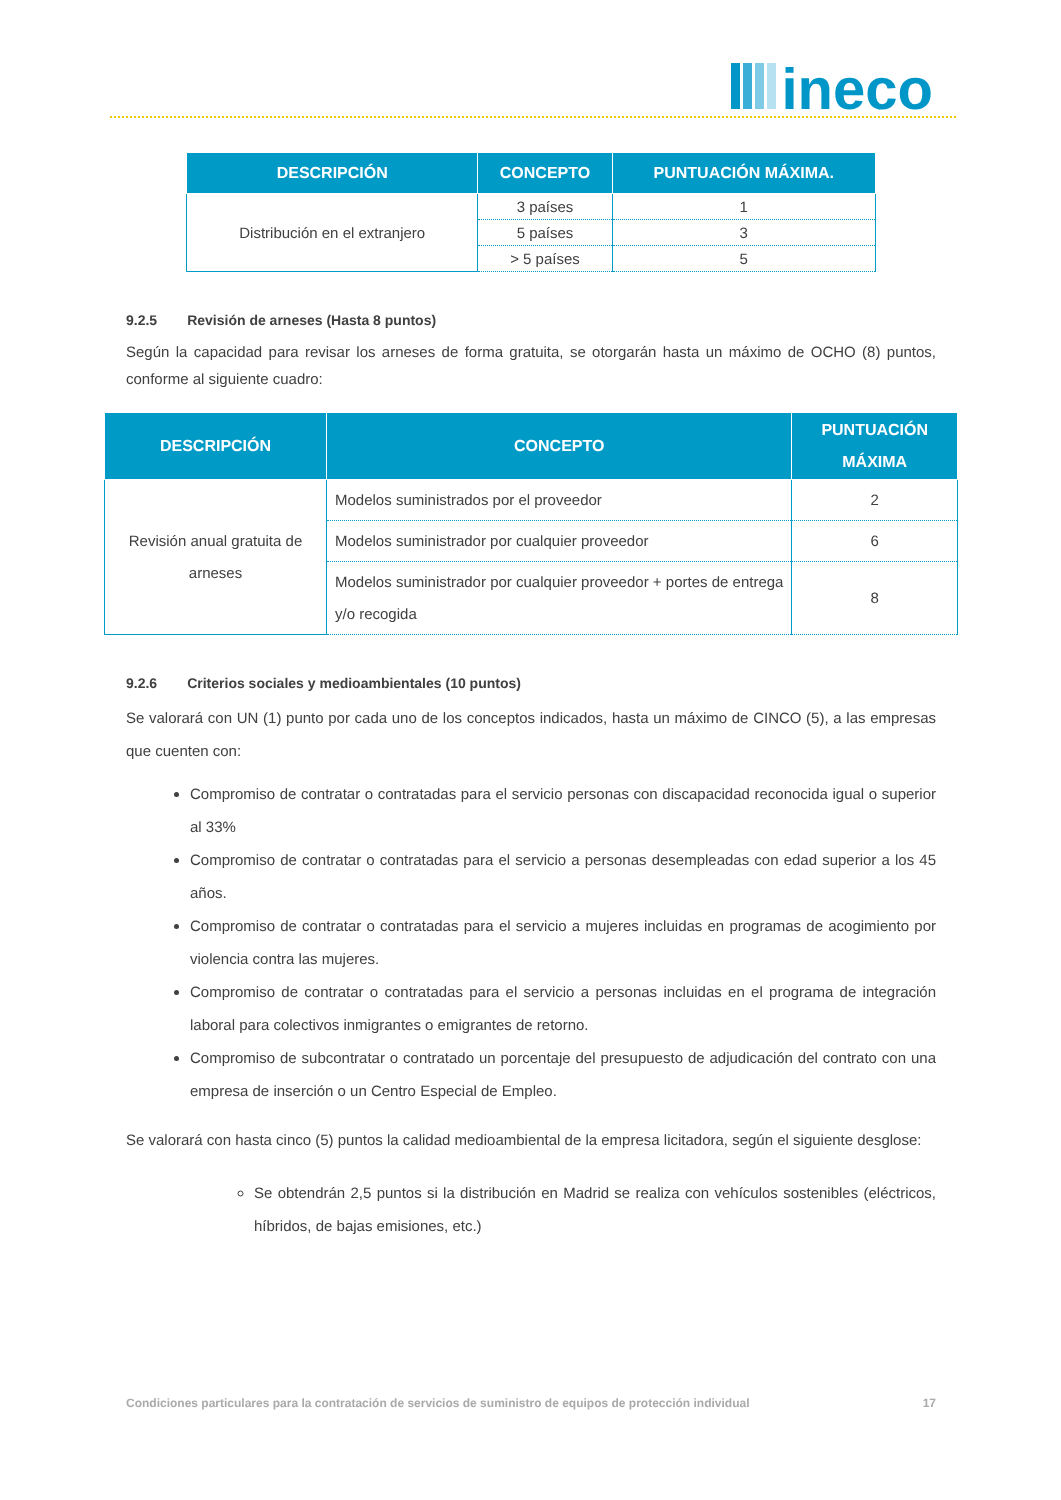ineco
| DESCRIPCIÓN | CONCEPTO | PUNTUACIÓN MÁXIMA. |
| --- | --- | --- |
| Distribución en el extranjero | 3 países | 1 |
| | 5 países | 3 |
| | > 5 países | 5 |
9.2.5 Revisión de arneses (Hasta 8 puntos)
Según la capacidad para revisar los arneses de forma gratuita, se otorgarán hasta un máximo de OCHO (8) puntos, conforme al siguiente cuadro:
| DESCRIPCIÓN | CONCEPTO | PUNTUACIÓN MÁXIMA |
| --- | --- | --- |
| Revisión anual gratuita de arneses | Modelos suministrados por el proveedor | 2 |
| | Modelos suministrador por cualquier proveedor | 6 |
| | Modelos suministrador por cualquier proveedor + portes de entrega y/o recogida | 8 |
9.2.6 Criterios sociales y medioambientales (10 puntos)
Se valorará con UN (1) punto por cada uno de los conceptos indicados, hasta un máximo de CINCO (5), a las empresas que cuenten con:
Compromiso de contratar o contratadas para el servicio personas con discapacidad reconocida igual o superior al 33%
Compromiso de contratar o contratadas para el servicio a personas desempleadas con edad superior a los 45 años.
Compromiso de contratar o contratadas para el servicio a mujeres incluidas en programas de acogimiento por violencia contra las mujeres.
Compromiso de contratar o contratadas para el servicio a personas incluidas en el programa de integración laboral para colectivos inmigrantes o emigrantes de retorno.
Compromiso de subcontratar o contratado un porcentaje del presupuesto de adjudicación del contrato con una empresa de inserción o un Centro Especial de Empleo.
Se valorará con hasta cinco (5) puntos la calidad medioambiental de la empresa licitadora, según el siguiente desglose:
Se obtendrán 2,5 puntos si la distribución en Madrid se realiza con vehículos sostenibles (eléctricos, híbridos, de bajas emisiones, etc.)
Condiciones particulares para la contratación de servicios de suministro de equipos de protección individual 17